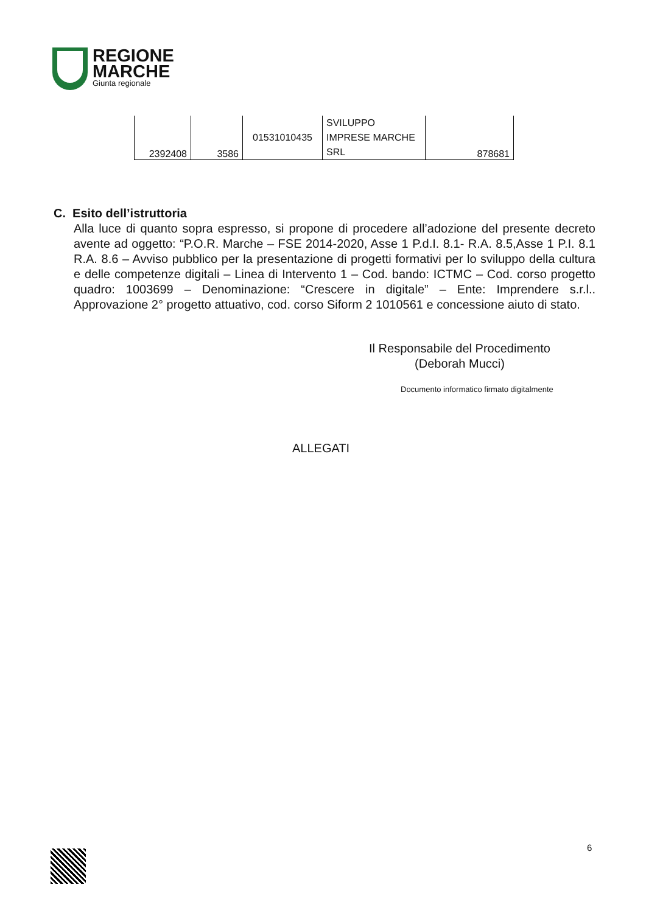REGIONE
MARCHE
Giunta regionale
| 2392408 | 3586 | 01531010435 | SVILUPPO IMPRESE MARCHE SRL | 878681 |
C. Esito dell’istruttoria
Alla luce di quanto sopra espresso, si propone di procedere all’adozione del presente decreto avente ad oggetto: “P.O.R. Marche – FSE 2014-2020, Asse 1 P.d.I. 8.1- R.A. 8.5,Asse 1 P.I. 8.1 R.A. 8.6 – Avviso pubblico per la presentazione di progetti formativi per lo sviluppo della cultura e delle competenze digitali – Linea di Intervento 1 – Cod. bando: ICTMC – Cod. corso progetto quadro: 1003699 – Denominazione: “Crescere in digitale” – Ente: Imprendere s.r.l.. Approvazione 2° progetto attuativo, cod. corso Siform 2 1010561 e concessione aiuto di stato.
Il Responsabile del Procedimento
(Deborah Mucci)
Documento informatico firmato digitalmente
ALLEGATI
6